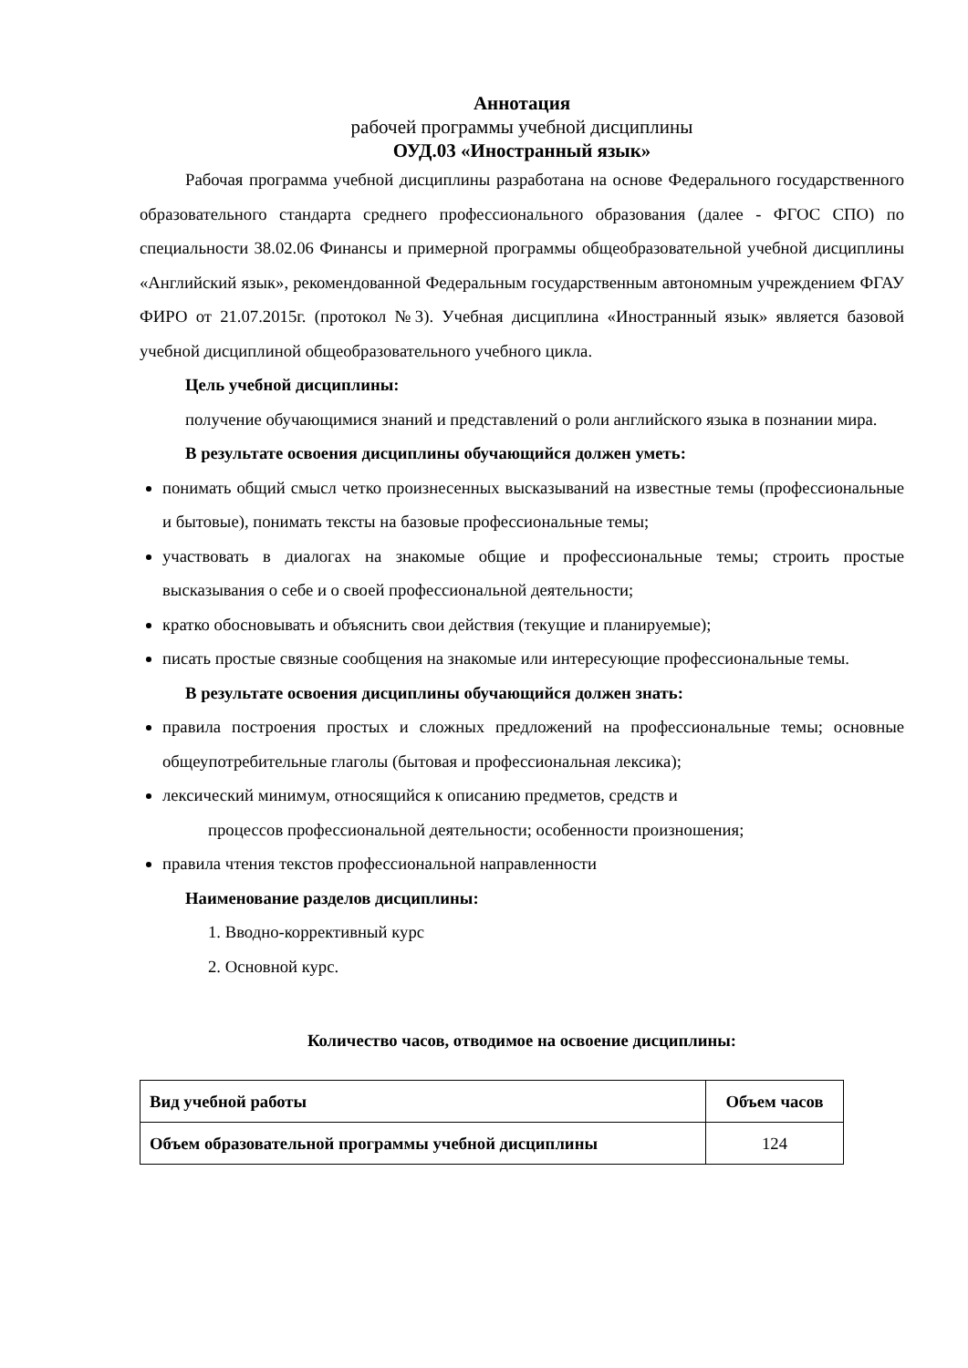Аннотация
рабочей программы учебной дисциплины
ОУД.03 «Иностранный язык»
Рабочая программа учебной дисциплины разработана на основе Федерального государственного образовательного стандарта среднего профессионального образования (далее - ФГОС СПО) по специальности 38.02.06 Финансы и примерной программы общеобразовательной учебной дисциплины «Английский язык», рекомендованной Федеральным государственным автономным учреждением ФГАУ ФИРО от 21.07.2015г. (протокол №3). Учебная дисциплина «Иностранный язык» является базовой учебной дисциплиной общеобразовательного учебного цикла.
Цель учебной дисциплины:
получение обучающимися знаний и представлений о роли английского языка в познании мира.
В результате освоения дисциплины обучающийся должен уметь:
понимать общий смысл четко произнесенных высказываний на известные темы (профессиональные и бытовые), понимать тексты на базовые профессиональные темы;
участвовать в диалогах на знакомые общие и профессиональные темы; строить простые высказывания о себе и о своей профессиональной деятельности;
кратко обосновывать и объяснить свои действия (текущие и планируемые);
писать простые связные сообщения на знакомые или интересующие профессиональные темы.
В результате освоения дисциплины обучающийся должен знать:
правила построения простых и сложных предложений на профессиональные темы; основные общеупотребительные глаголы (бытовая и профессиональная лексика);
лексический минимум, относящийся к описанию предметов, средств и
процессов профессиональной деятельности; особенности произношения;
правила чтения текстов профессиональной направленности
Наименование разделов дисциплины:
1. Вводно-коррективный курс
2. Основной курс.
Количество часов, отводимое на освоение дисциплины:
| Вид учебной работы | Объем часов |
| --- | --- |
| Объем образовательной программы учебной дисциплины | 124 |